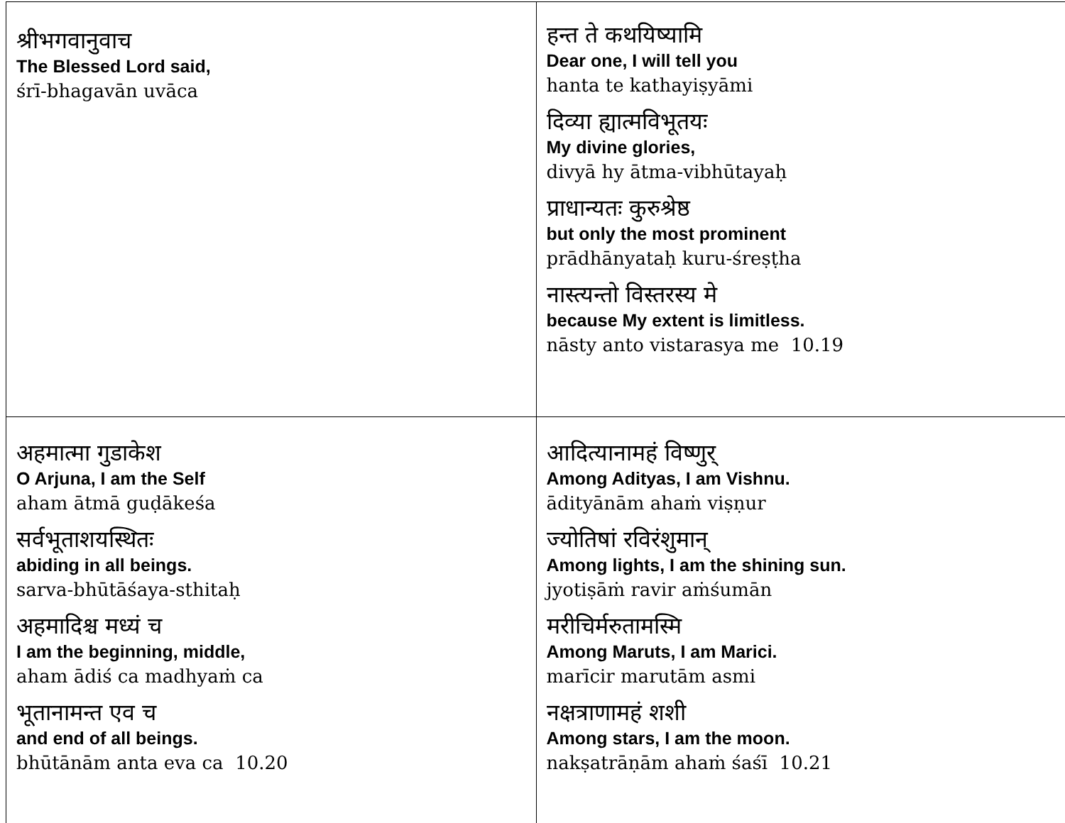| श्रीभगवानुवाच The Blessed Lord said, śrī-bhagavān uvāca | हन्त ते कथयिष्यामि Dear one, I will tell you hanta te kathayiṣyāmi दिव्या ह्यात्मविभूतयः My divine glories, divyā hy ātma-vibhūtayaḥ प्राधान्यतः कुरुश्रेष्ठ but only the most prominent prādhānyataḥ kuru-śreṣṭha नास्त्यन्तो विस्तरस्य मे because My extent is limitless. nāsty anto vistarasya me 10.19 |
| अहमात्मा गुडाकेश O Arjuna, I am the Self aham ātmā guḍākeśa सर्वभूताशयस्थितः abiding in all beings. sarva-bhūtāśaya-sthitaḥ अहमादिश्च मध्यं च I am the beginning, middle, aham ādiś ca madhyaṁ ca भूतानामन्त एव च and end of all beings. bhūtānām anta eva ca 10.20 | आदित्यानामहं विष्णुर् Among Adityas, I am Vishnu. ādityānām ahaṁ viṣṇur ज्योतिषां रविरंशुमान् Among lights, I am the shining sun. jyotiṣāṁ ravir aṁśumān मरीचिर्मरुतामस्मि Among Maruts, I am Marici. marīcir marutām asmi नक्षत्राणामहं शशी Among stars, I am the moon. nakṣatrāṇām ahaṁ śaśī 10.21 |